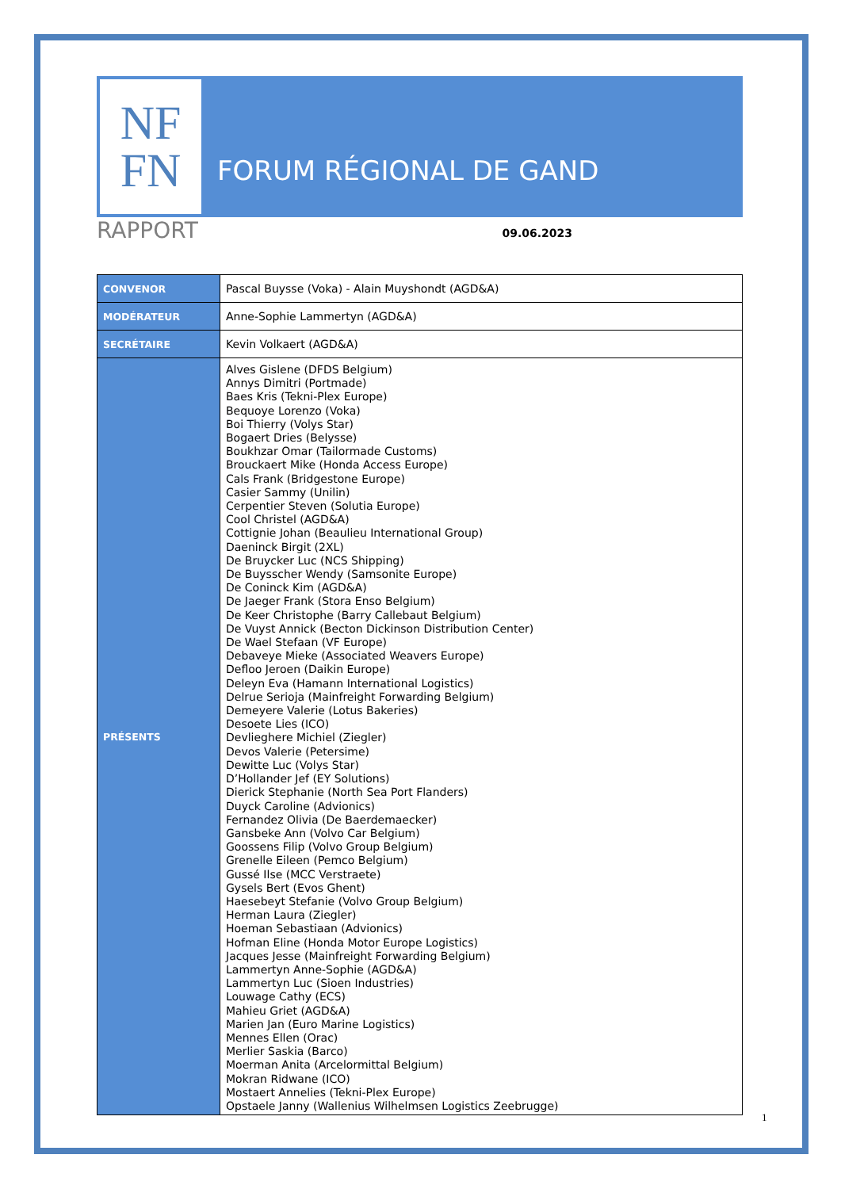NF
FN
FORUM RÉGIONAL DE GAND
RAPPORT
09.06.2023
| CONVENOR | Pascal Buysse (Voka) - Alain Muyshondt (AGD&A) |
| MODÉRATEUR | Anne-Sophie Lammertyn (AGD&A) |
| SECRÉTAIRE | Kevin Volkaert (AGD&A) |
| PRÉSENTS | Alves Gislene (DFDS Belgium) Annys Dimitri (Portmade) Baes Kris (Tekni-Plex Europe) Bequoye Lorenzo (Voka) Boi Thierry (Volys Star) Bogaert Dries (Belysse) Boukhzar Omar (Tailormade Customs) Brouckaert Mike (Honda Access Europe) Cals Frank (Bridgestone Europe) Casier Sammy (Unilin) Cerpentier Steven (Solutia Europe) Cool Christel (AGD&A) Cottignie Johan (Beaulieu International Group) Daeninck Birgit (2XL) De Bruycker Luc (NCS Shipping) De Buysscher Wendy (Samsonite Europe) De Coninck Kim (AGD&A) De Jaeger Frank (Stora Enso Belgium) De Keer Christophe (Barry Callebaut Belgium) De Vuyst Annick (Becton Dickinson Distribution Center) De Wael Stefaan (VF Europe) Debaveye Mieke (Associated Weavers Europe) Defloo Jeroen (Daikin Europe) Deleyn Eva (Hamann International Logistics) Delrue Serioja (Mainfreight Forwarding Belgium) Demeyere Valerie (Lotus Bakeries) Desoete Lies (ICO) Devlieghere Michiel (Ziegler) Devos Valerie (Petersime) Dewitte Luc (Volys Star) D’Hollander Jef (EY Solutions) Dierick Stephanie (North Sea Port Flanders) Duyck Caroline (Advionics) Fernandez Olivia (De Baerdemaecker) Gansbeke Ann (Volvo Car Belgium) Goossens Filip (Volvo Group Belgium) Grenelle Eileen (Pemco Belgium) Gussé Ilse (MCC Verstraete) Gysels Bert (Evos Ghent) Haesebeyt Stefanie (Volvo Group Belgium) Herman Laura (Ziegler) Hoeman Sebastiaan (Advionics) Hofman Eline (Honda Motor Europe Logistics) Jacques Jesse (Mainfreight Forwarding Belgium) Lammertyn Anne-Sophie (AGD&A) Lammertyn Luc (Sioen Industries) Louwage Cathy (ECS) Mahieu Griet (AGD&A) Marien Jan (Euro Marine Logistics) Mennes Ellen (Orac) Merlier Saskia (Barco) Moerman Anita (Arcelormittal Belgium) Mokran Ridwane (ICO) Mostaert Annelies (Tekni-Plex Europe) Opstaele Janny (Wallenius Wilhelmsen Logistics Zeebrugge) |
1